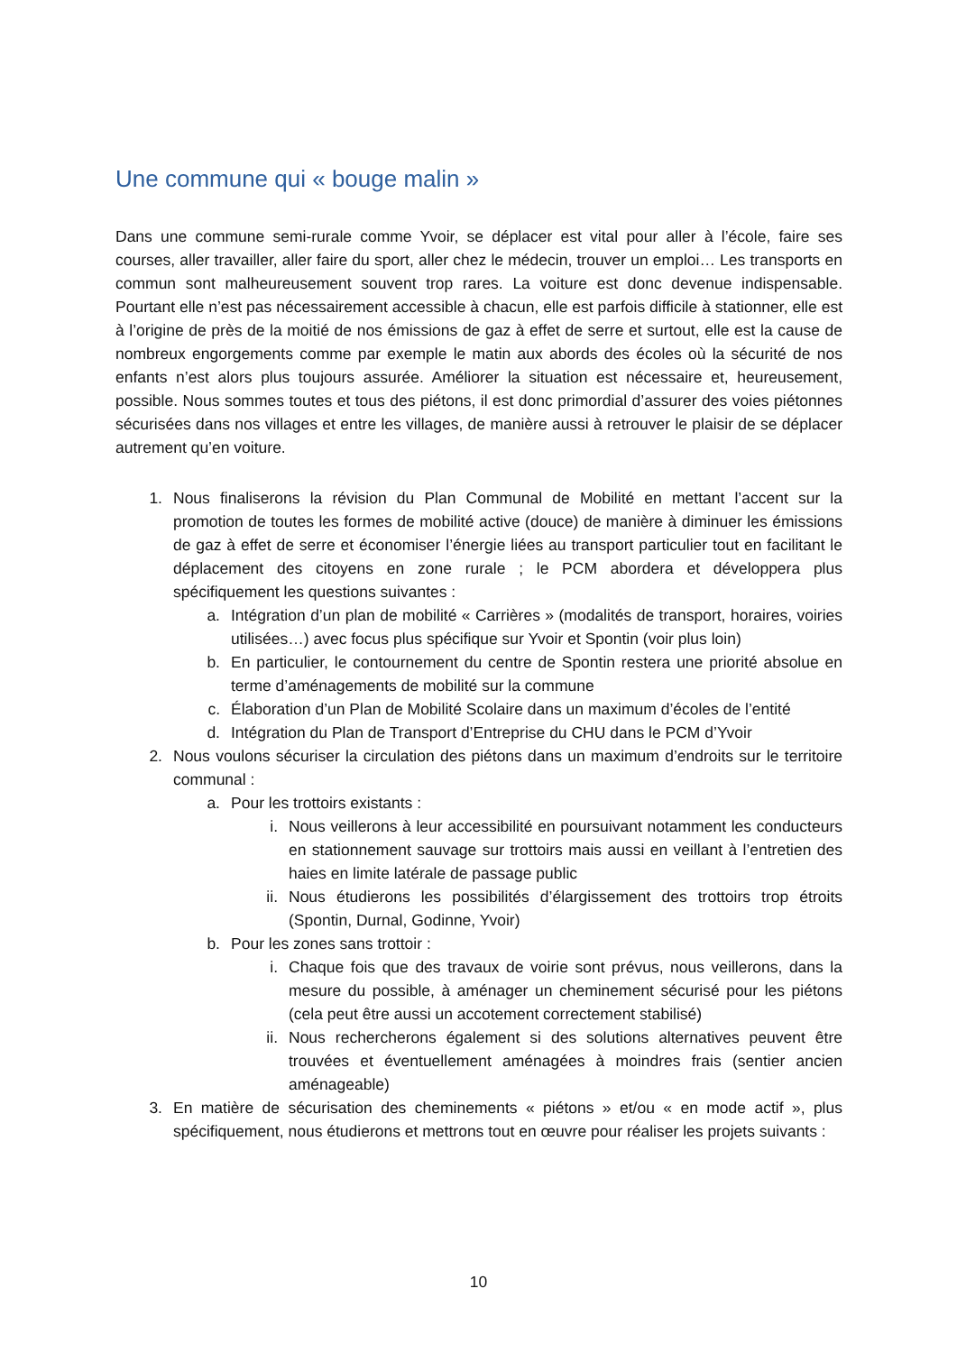Une commune qui « bouge malin »
Dans une commune semi-rurale comme Yvoir, se déplacer est vital pour aller à l’école, faire ses courses, aller travailler, aller faire du sport, aller chez le médecin, trouver un emploi… Les transports en commun sont malheureusement souvent trop rares. La voiture est donc devenue indispensable. Pourtant elle n’est pas nécessairement accessible à chacun, elle est parfois difficile à stationner, elle est à l’origine de près de la moitié de nos émissions de gaz à effet de serre et surtout, elle est la cause de nombreux engorgements comme par exemple le matin aux abords des écoles où la sécurité de nos enfants n’est alors plus toujours assurée. Améliorer la situation est nécessaire et, heureusement, possible. Nous sommes toutes et tous des piétons, il est donc primordial d’assurer des voies piétonnes sécurisées dans nos villages et entre les villages, de manière aussi à retrouver le plaisir de se déplacer autrement qu’en voiture.
1. Nous finaliserons la révision du Plan Communal de Mobilité en mettant l’accent sur la promotion de toutes les formes de mobilité active (douce) de manière à diminuer les émissions de gaz à effet de serre et économiser l’énergie liées au transport particulier tout en facilitant le déplacement des citoyens en zone rurale ; le PCM abordera et développera plus spécifiquement les questions suivantes :
a. Intégration d’un plan de mobilité « Carrières » (modalités de transport, horaires, voiries utilisées…) avec focus plus spécifique sur Yvoir et Spontin (voir plus loin)
b. En particulier, le contournement du centre de Spontin restera une priorité absolue en terme d’aménagements de mobilité sur la commune
c. Élaboration d’un Plan de Mobilité Scolaire dans un maximum d’écoles de l’entité
d. Intégration du Plan de Transport d’Entreprise du CHU dans le PCM d’Yvoir
2. Nous voulons sécuriser la circulation des piétons dans un maximum d’endroits sur le territoire communal :
a. Pour les trottoirs existants :
i. Nous veillerons à leur accessibilité en poursuivant notamment les conducteurs en stationnement sauvage sur trottoirs mais aussi en veillant à l’entretien des haies en limite latérale de passage public
ii. Nous étudierons les possibilités d’élargissement des trottoirs trop étroits (Spontin, Durnal, Godinne, Yvoir)
b. Pour les zones sans trottoir :
i. Chaque fois que des travaux de voirie sont prévus, nous veillerons, dans la mesure du possible, à aménager un cheminement sécurisé pour les piétons (cela peut être aussi un accotement correctement stabilisé)
ii. Nous rechercherons également si des solutions alternatives peuvent être trouvées et éventuellement aménagées à moindres frais (sentier ancien aménageable)
3. En matière de sécurisation des cheminements « piétons » et/ou « en mode actif », plus spécifiquement, nous étudierons et mettrons tout en œuvre pour réaliser les projets suivants :
10